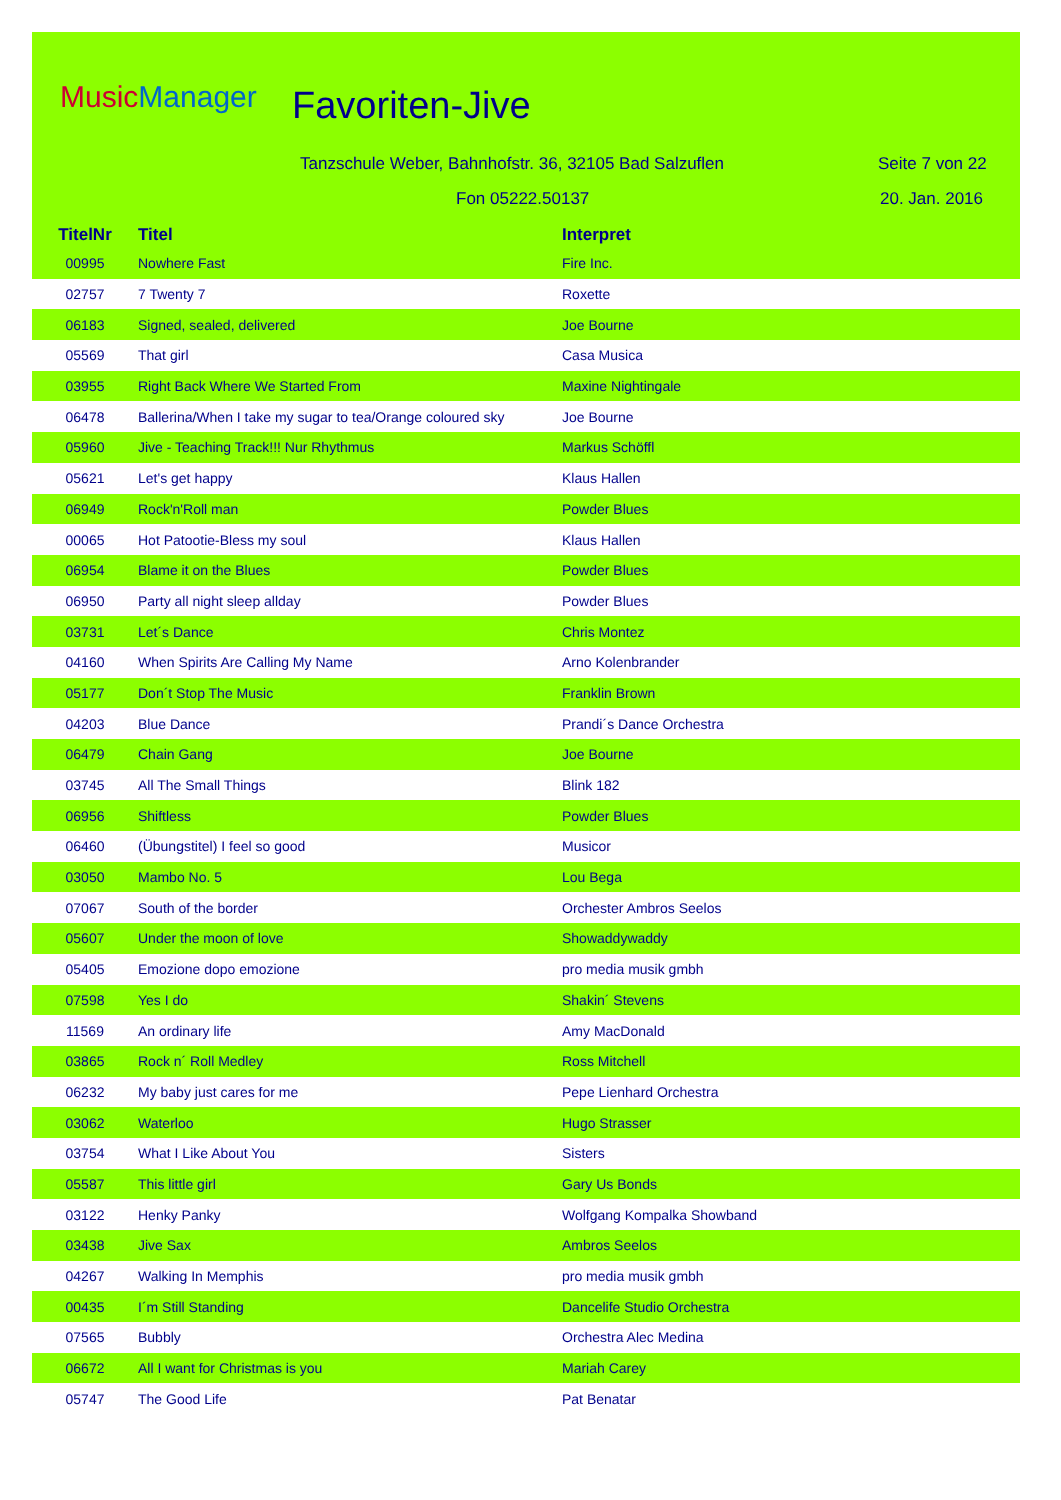MusicManager Favoriten-Jive
Tanzschule Weber, Bahnhofstr. 36, 32105 Bad Salzuflen
Seite 7 von 22
Fon 05222.50137 20. Jan. 2016
| TitelNr | Titel | Interpret |
| --- | --- | --- |
| 00995 | Nowhere Fast | Fire Inc. |
| 02757 | 7 Twenty 7 | Roxette |
| 06183 | Signed, sealed, delivered | Joe Bourne |
| 05569 | That girl | Casa Musica |
| 03955 | Right Back Where We Started From | Maxine Nightingale |
| 06478 | Ballerina/When I take my sugar to tea/Orange coloured sky | Joe Bourne |
| 05960 | Jive - Teaching Track!!! Nur Rhythmus | Markus Schöffl |
| 05621 | Let's get happy | Klaus Hallen |
| 06949 | Rock'n'Roll man | Powder Blues |
| 00065 | Hot Patootie-Bless my soul | Klaus Hallen |
| 06954 | Blame it on the Blues | Powder Blues |
| 06950 | Party all night sleep allday | Powder Blues |
| 03731 | Let´s Dance | Chris Montez |
| 04160 | When Spirits Are Calling My Name | Arno Kolenbrander |
| 05177 | Don´t Stop The Music | Franklin Brown |
| 04203 | Blue Dance | Prandi´s Dance Orchestra |
| 06479 | Chain Gang | Joe Bourne |
| 03745 | All The Small Things | Blink 182 |
| 06956 | Shiftless | Powder Blues |
| 06460 | (Übungstitel) I feel so good | Musicor |
| 03050 | Mambo No. 5 | Lou Bega |
| 07067 | South of the border | Orchester Ambros Seelos |
| 05607 | Under the moon of love | Showaddywaddy |
| 05405 | Emozione dopo emozione | pro media musik gmbh |
| 07598 | Yes I do | Shakin´ Stevens |
| 11569 | An ordinary life | Amy MacDonald |
| 03865 | Rock n´ Roll Medley | Ross Mitchell |
| 06232 | My baby just cares for me | Pepe Lienhard Orchestra |
| 03062 | Waterloo | Hugo Strasser |
| 03754 | What I Like About You | Sisters |
| 05587 | This little girl | Gary Us Bonds |
| 03122 | Henky Panky | Wolfgang Kompalka Showband |
| 03438 | Jive Sax | Ambros Seelos |
| 04267 | Walking In Memphis | pro media musik gmbh |
| 00435 | I´m Still Standing | Dancelife Studio Orchestra |
| 07565 | Bubbly | Orchestra Alec Medina |
| 06672 | All I want for Christmas is you | Mariah Carey |
| 05747 | The Good Life | Pat Benatar |